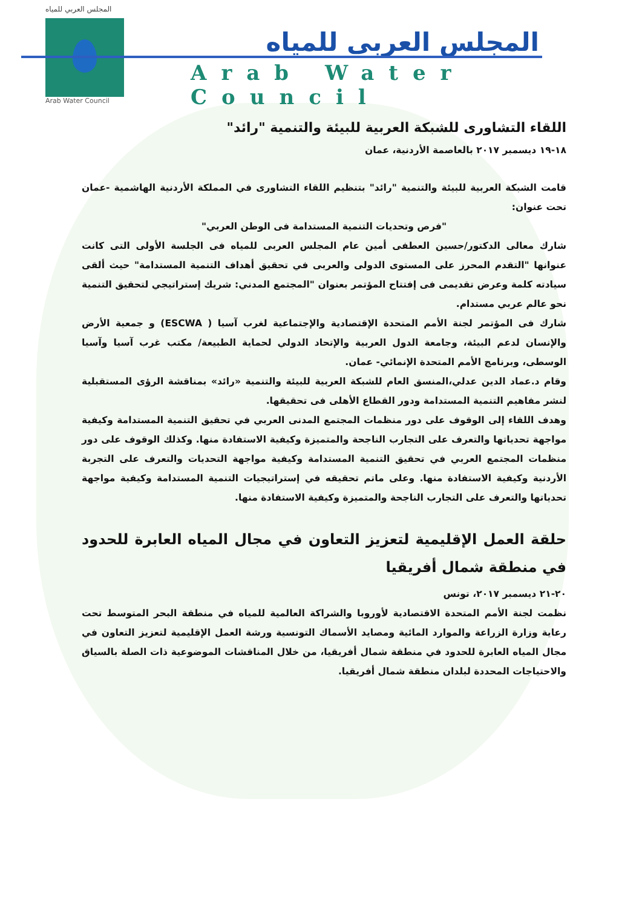المجلس العربي للمياه
Arab Water Council
المجلس العربى للمياه
Arab Water Council
اللقاء التشاورى للشبكة العربية للبيئة والتنمية "رائد"
١٨-١٩ ديسمبر ٢٠١٧ بالعاصمة الأردنية، عمان
قامت الشبكة العربية للبيئة والتنمية "رائد" بتنظيم اللقاء التشاورى في المملكة الأردنية الهاشمية -عمان تحت عنوان:
"فرص وتحديات التنمية المستدامة فى الوطن العربي"
شارك معالى الدكتور/حسين العطفى أمين عام المجلس العربى للمياه فى الجلسة الأولى التى كانت عنوانها "التقدم المحرز على المستوى الدولى والعربى في تحقيق أهداف التنمية المستدامة" حيث ألقى سيادته كلمة وعرض تقديمى فى إفتتاح المؤتمر بعنوان "المجتمع المدني: شريك إستراتيجي لتحقيق التنمية نحو عالم عربي مستدام.
شارك فى المؤتمر لجنة الأمم المتحدة الإقتصادية والإجتماعية لغرب آسيا ( ESCWA) و جمعية الأرض والإنسان لدعم البيئة، وجامعة الدول العربية والإتحاد الدولي لحماية الطبيعة/ مكتب غرب آسيا وآسيا الوسطى، وبرنامج الأمم المتحدة الإنمائي- عمان.
وقام د.عماد الدين عدلي،المنسق العام للشبكة العربية للبيئة والتنمية «رائد» بمناقشة الرؤى المستقبلية لنشر مفاهيم التنمية المستدامة ودور القطاع الأهلى فى تحقيقها.
وهدف اللقاء إلى الوقوف على دور منظمات المجتمع المدنى العربي في تحقيق التنمية المستدامة وكيفية مواجهة تحدياتها والتعرف على التجارب الناجحة والمتميزة وكيفية الاستفادة منها. وكذلك الوقوف على دور منظمات المجتمع العربي في تحقيق التنمية المستدامة وكيفية مواجهة التحديات والتعرف على التجربة الأردنية وكيفية الاستفادة منها. وعلى ماتم تحقيقه في إستراتيجيات التنمية المستدامة وكيفية مواجهة تحدياتها والتعرف على التجارب الناجحة والمتميزة وكيفية الاستفادة منها.
حلقة العمل الإقليمية لتعزيز التعاون في مجال المياه العابرة للحدود في منطقة شمال أفريقيا
٢٠-٢١ ديسمبر ٢٠١٧، تونس
نظمت لجنة الأمم المتحدة الاقتصادية لأوروبا والشراكة العالمية للمياه في منطقة البحر المتوسط تحت رعاية وزارة الزراعة والموارد المائية ومصايد الأسماك التونسية ورشة العمل الإقليمية لتعزيز التعاون في مجال المياه العابرة للحدود في منطقة شمال أفريقيا، من خلال المناقشات الموضوعية ذات الصلة بالسياق والاحتياجات المحددة لبلدان منطقة شمال أفريقيا.